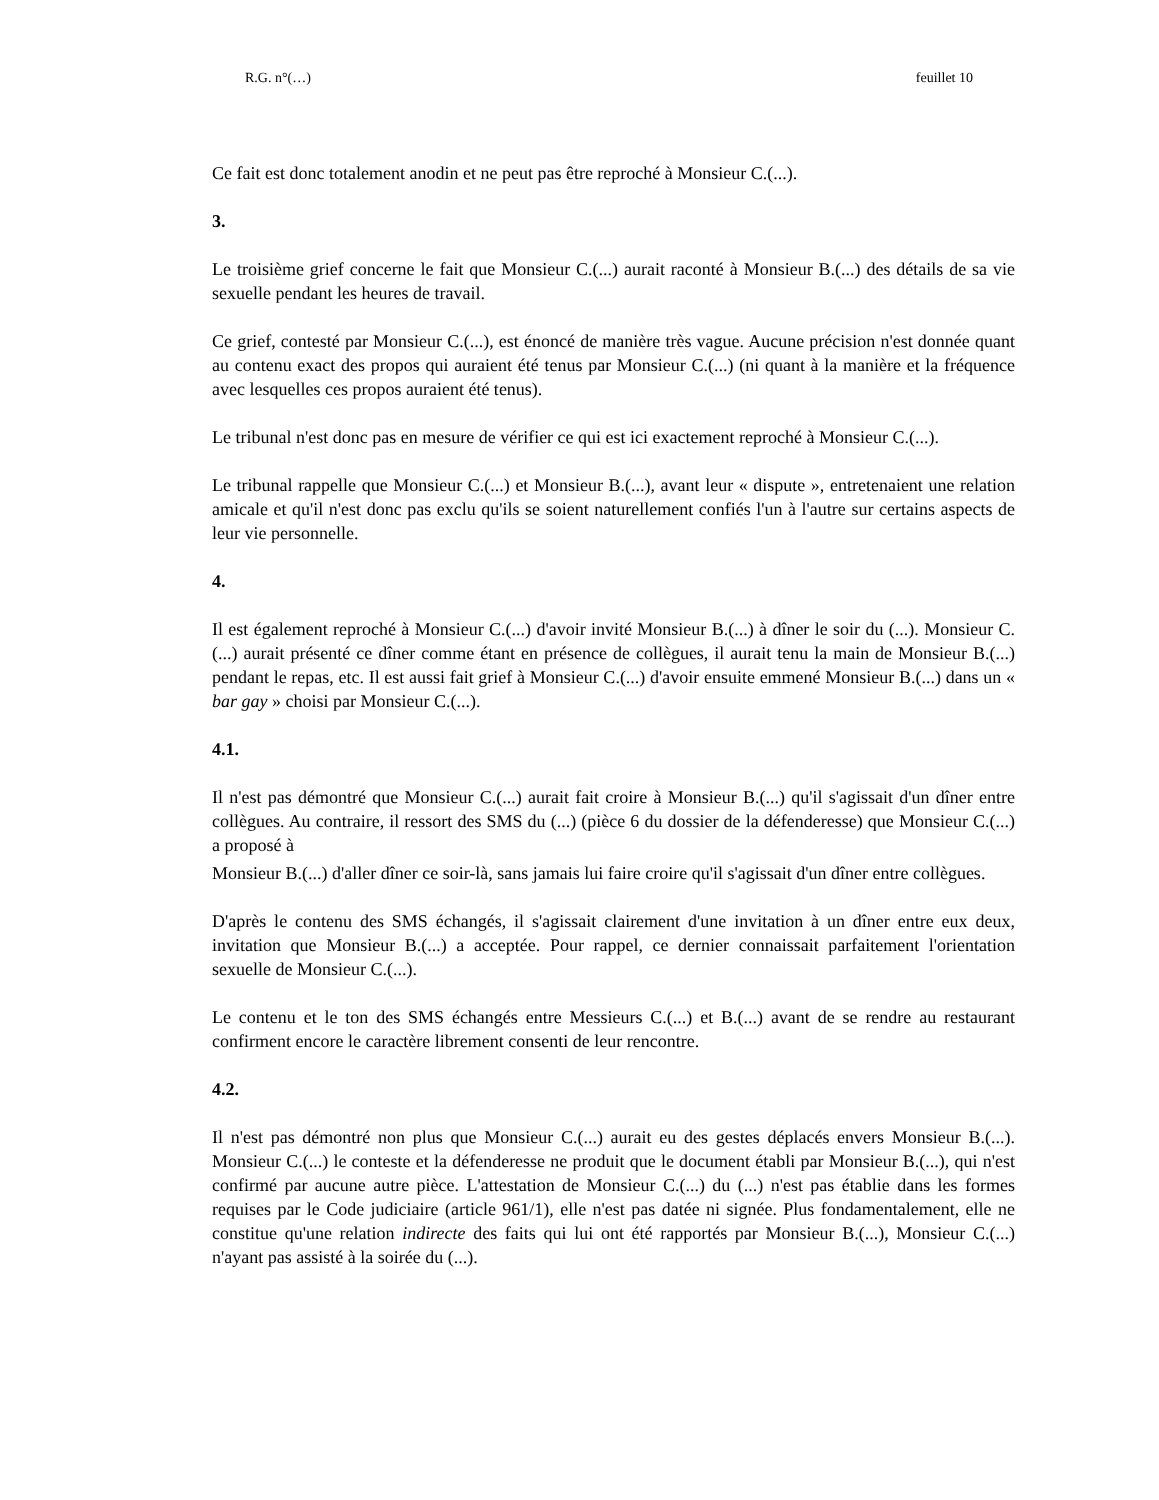R.G. n°(…) feuillet 10
Ce fait est donc totalement anodin et ne peut pas être reproché à Monsieur C.(...).
3.
Le troisième grief concerne le fait que Monsieur C.(...) aurait raconté à Monsieur B.(...) des détails de sa vie sexuelle pendant les heures de travail.
Ce grief, contesté par Monsieur C.(...), est énoncé de manière très vague. Aucune précision n'est donnée quant au contenu exact des propos qui auraient été tenus par Monsieur C.(...) (ni quant à la manière et la fréquence avec lesquelles ces propos auraient été tenus).
Le tribunal n'est donc pas en mesure de vérifier ce qui est ici exactement reproché à Monsieur C.(...).
Le tribunal rappelle que Monsieur C.(...) et Monsieur B.(...), avant leur « dispute », entretenaient une relation amicale et qu'il n'est donc pas exclu qu'ils se soient naturellement confiés l'un à l'autre sur certains aspects de leur vie personnelle.
4.
Il est également reproché à Monsieur C.(...) d'avoir invité Monsieur B.(...) à dîner le soir du (...). Monsieur C.(...) aurait présenté ce dîner comme étant en présence de collègues, il aurait tenu la main de Monsieur B.(...) pendant le repas, etc. Il est aussi fait grief à Monsieur C.(...) d'avoir ensuite emmené Monsieur B.(...) dans un « bar gay » choisi par Monsieur C.(...).
4.1.
Il n'est pas démontré que Monsieur C.(...) aurait fait croire à Monsieur B.(...) qu'il s'agissait d'un dîner entre collègues. Au contraire, il ressort des SMS du (...) (pièce 6 du dossier de la défenderesse) que Monsieur C.(...) a proposé à
Monsieur B.(...) d'aller dîner ce soir-là, sans jamais lui faire croire qu'il s'agissait d'un dîner entre collègues.
D'après le contenu des SMS échangés, il s'agissait clairement d'une invitation à un dîner entre eux deux, invitation que Monsieur B.(...) a acceptée. Pour rappel, ce dernier connaissait parfaitement l'orientation sexuelle de Monsieur C.(...).
Le contenu et le ton des SMS échangés entre Messieurs C.(...) et B.(...) avant de se rendre au restaurant confirment encore le caractère librement consenti de leur rencontre.
4.2.
Il n'est pas démontré non plus que Monsieur C.(...) aurait eu des gestes déplacés envers Monsieur B.(...). Monsieur C.(...) le conteste et la défenderesse ne produit que le document établi par Monsieur B.(...), qui n'est confirmé par aucune autre pièce. L'attestation de Monsieur C.(...) du (...) n'est pas établie dans les formes requises par le Code judiciaire (article 961/1), elle n'est pas datée ni signée. Plus fondamentalement, elle ne constitue qu'une relation indirecte des faits qui lui ont été rapportés par Monsieur B.(...), Monsieur C.(...) n'ayant pas assisté à la soirée du (...).